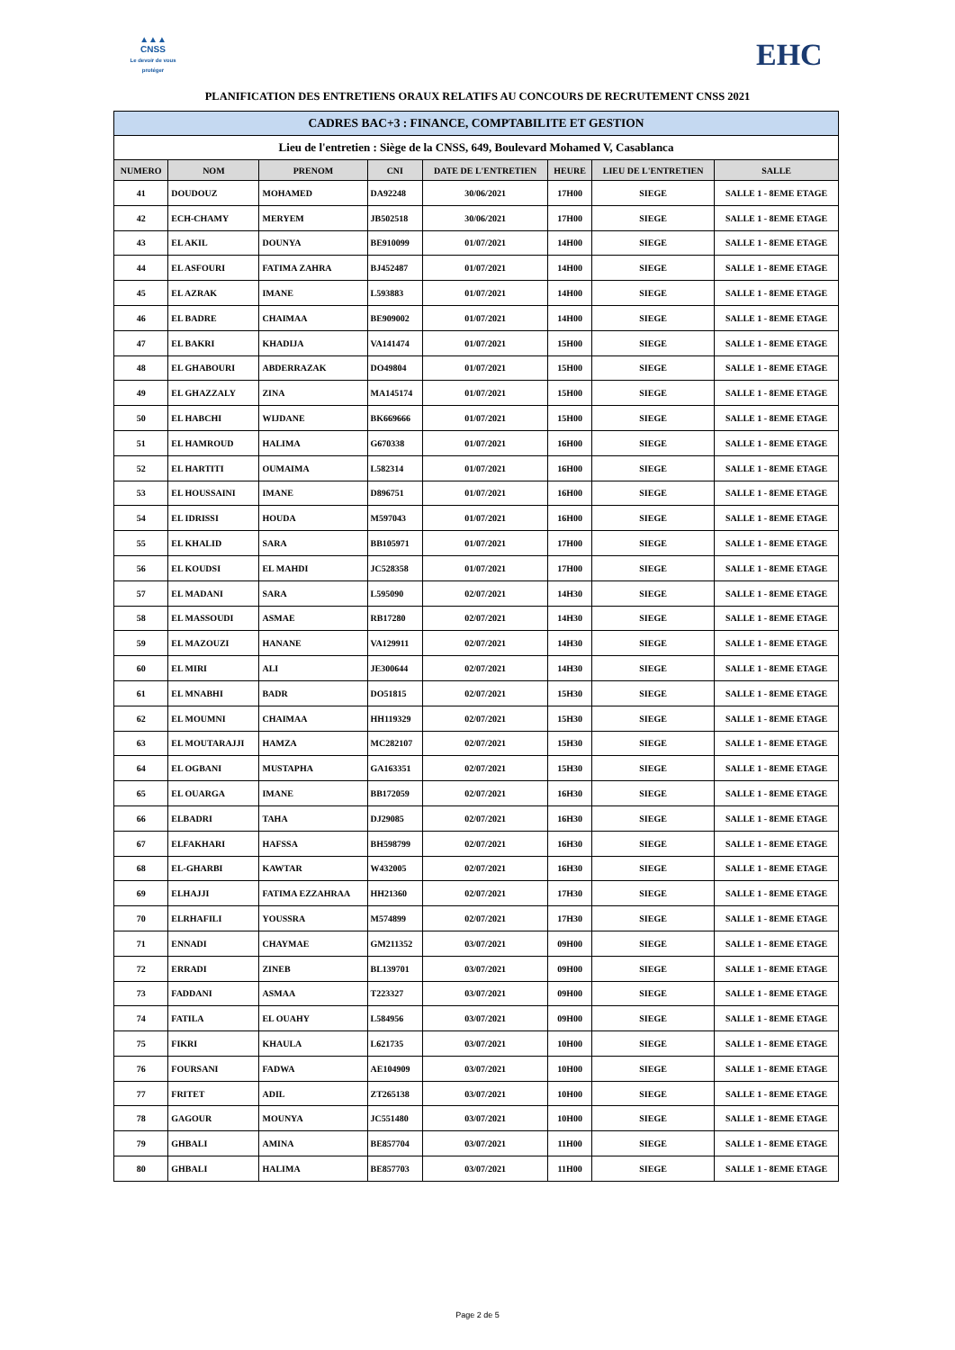▲▲▲
CNSS
Le devoir de vous protéger
EHC
PLANIFICATION DES ENTRETIENS ORAUX RELATIFS AU CONCOURS DE RECRUTEMENT CNSS 2021
| CADRES BAC+3 : FINANCE, COMPTABILITE ET GESTION | | | | | | | |
| Lieu de l'entretien : Siège de la CNSS, 649, Boulevard Mohamed V, Casablanca | | | | | | | |
| NUMERO | NOM | PRENOM | CNI | DATE DE L'ENTRETIEN | HEURE | LIEU DE L'ENTRETIEN | SALLE |
| 41 | DOUDOUZ | MOHAMED | DA92248 | 30/06/2021 | 17H00 | SIEGE | SALLE 1 - 8EME ETAGE |
| 42 | ECH-CHAMY | MERYEM | JB502518 | 30/06/2021 | 17H00 | SIEGE | SALLE 1 - 8EME ETAGE |
| 43 | EL AKIL | DOUNYA | BE910099 | 01/07/2021 | 14H00 | SIEGE | SALLE 1 - 8EME ETAGE |
| 44 | EL ASFOURI | FATIMA ZAHRA | BJ452487 | 01/07/2021 | 14H00 | SIEGE | SALLE 1 - 8EME ETAGE |
| 45 | EL AZRAK | IMANE | L593883 | 01/07/2021 | 14H00 | SIEGE | SALLE 1 - 8EME ETAGE |
| 46 | EL BADRE | CHAIMAA | BE909002 | 01/07/2021 | 14H00 | SIEGE | SALLE 1 - 8EME ETAGE |
| 47 | EL BAKRI | KHADIJA | VA141474 | 01/07/2021 | 15H00 | SIEGE | SALLE 1 - 8EME ETAGE |
| 48 | EL GHABOURI | ABDERRAZAK | DO49804 | 01/07/2021 | 15H00 | SIEGE | SALLE 1 - 8EME ETAGE |
| 49 | EL GHAZZALY | ZINA | MA145174 | 01/07/2021 | 15H00 | SIEGE | SALLE 1 - 8EME ETAGE |
| 50 | EL HABCHI | WIJDANE | BK669666 | 01/07/2021 | 15H00 | SIEGE | SALLE 1 - 8EME ETAGE |
| 51 | EL HAMROUD | HALIMA | G670338 | 01/07/2021 | 16H00 | SIEGE | SALLE 1 - 8EME ETAGE |
| 52 | EL HARTITI | OUMAIMA | L582314 | 01/07/2021 | 16H00 | SIEGE | SALLE 1 - 8EME ETAGE |
| 53 | EL HOUSSAINI | IMANE | D896751 | 01/07/2021 | 16H00 | SIEGE | SALLE 1 - 8EME ETAGE |
| 54 | EL IDRISSI | HOUDA | M597043 | 01/07/2021 | 16H00 | SIEGE | SALLE 1 - 8EME ETAGE |
| 55 | EL KHALID | SARA | BB105971 | 01/07/2021 | 17H00 | SIEGE | SALLE 1 - 8EME ETAGE |
| 56 | EL KOUDSI | EL MAHDI | JC528358 | 01/07/2021 | 17H00 | SIEGE | SALLE 1 - 8EME ETAGE |
| 57 | EL MADANI | SARA | L595090 | 02/07/2021 | 14H30 | SIEGE | SALLE 1 - 8EME ETAGE |
| 58 | EL MASSOUDI | ASMAE | RB17280 | 02/07/2021 | 14H30 | SIEGE | SALLE 1 - 8EME ETAGE |
| 59 | EL MAZOUZI | HANANE | VA129911 | 02/07/2021 | 14H30 | SIEGE | SALLE 1 - 8EME ETAGE |
| 60 | EL MIRI | ALI | JE300644 | 02/07/2021 | 14H30 | SIEGE | SALLE 1 - 8EME ETAGE |
| 61 | EL MNABHI | BADR | DO51815 | 02/07/2021 | 15H30 | SIEGE | SALLE 1 - 8EME ETAGE |
| 62 | EL MOUMNI | CHAIMAA | HH119329 | 02/07/2021 | 15H30 | SIEGE | SALLE 1 - 8EME ETAGE |
| 63 | EL MOUTARAJJI | HAMZA | MC282107 | 02/07/2021 | 15H30 | SIEGE | SALLE 1 - 8EME ETAGE |
| 64 | EL OGBANI | MUSTAPHA | GA163351 | 02/07/2021 | 15H30 | SIEGE | SALLE 1 - 8EME ETAGE |
| 65 | EL OUARGA | IMANE | BB172059 | 02/07/2021 | 16H30 | SIEGE | SALLE 1 - 8EME ETAGE |
| 66 | ELBADRI | TAHA | DJ29085 | 02/07/2021 | 16H30 | SIEGE | SALLE 1 - 8EME ETAGE |
| 67 | ELFAKHARI | HAFSSA | BH598799 | 02/07/2021 | 16H30 | SIEGE | SALLE 1 - 8EME ETAGE |
| 68 | EL-GHARBI | KAWTAR | W432005 | 02/07/2021 | 16H30 | SIEGE | SALLE 1 - 8EME ETAGE |
| 69 | ELHAJJI | FATIMA EZZAHRAA | HH21360 | 02/07/2021 | 17H30 | SIEGE | SALLE 1 - 8EME ETAGE |
| 70 | ELRHAFILI | YOUSSRA | M574899 | 02/07/2021 | 17H30 | SIEGE | SALLE 1 - 8EME ETAGE |
| 71 | ENNADI | CHAYMAE | GM211352 | 03/07/2021 | 09H00 | SIEGE | SALLE 1 - 8EME ETAGE |
| 72 | ERRADI | ZINEB | BL139701 | 03/07/2021 | 09H00 | SIEGE | SALLE 1 - 8EME ETAGE |
| 73 | FADDANI | ASMAA | T223327 | 03/07/2021 | 09H00 | SIEGE | SALLE 1 - 8EME ETAGE |
| 74 | FATILA | EL OUAHY | L584956 | 03/07/2021 | 09H00 | SIEGE | SALLE 1 - 8EME ETAGE |
| 75 | FIKRI | KHAULA | L621735 | 03/07/2021 | 10H00 | SIEGE | SALLE 1 - 8EME ETAGE |
| 76 | FOURSANI | FADWA | AE104909 | 03/07/2021 | 10H00 | SIEGE | SALLE 1 - 8EME ETAGE |
| 77 | FRITET | ADIL | ZT265138 | 03/07/2021 | 10H00 | SIEGE | SALLE 1 - 8EME ETAGE |
| 78 | GAGOUR | MOUNYA | JC551480 | 03/07/2021 | 10H00 | SIEGE | SALLE 1 - 8EME ETAGE |
| 79 | GHBALI | AMINA | BE857704 | 03/07/2021 | 11H00 | SIEGE | SALLE 1 - 8EME ETAGE |
| 80 | GHBALI | HALIMA | BE857703 | 03/07/2021 | 11H00 | SIEGE | SALLE 1 - 8EME ETAGE |
Page 2 de 5